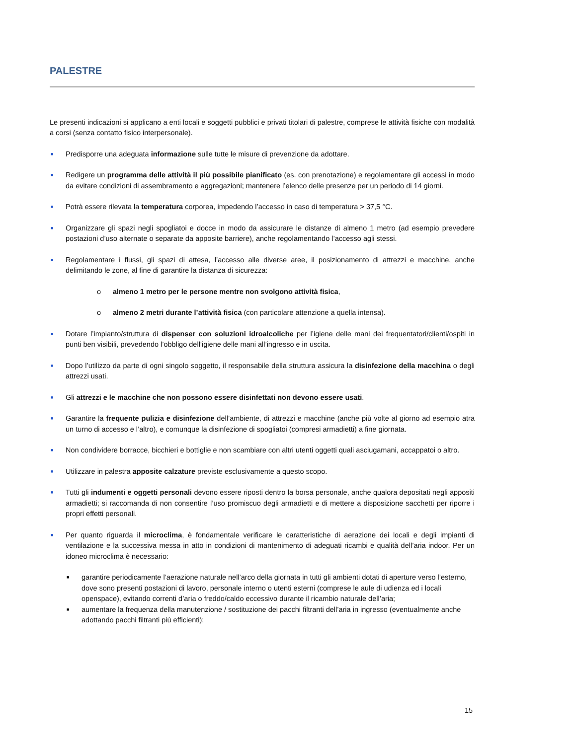PALESTRE
Le presenti indicazioni si applicano a enti locali e soggetti pubblici e privati titolari di palestre, comprese le attività fisiche con modalità a corsi (senza contatto fisico interpersonale).
■ Predisporre una adeguata informazione sulle tutte le misure di prevenzione da adottare.
■ Redigere un programma delle attività il più possibile pianificato (es. con prenotazione) e regolamentare gli accessi in modo da evitare condizioni di assembramento e aggregazioni; mantenere l’elenco delle presenze per un periodo di 14 giorni.
■ Potrà essere rilevata la temperatura corporea, impedendo l’accesso in caso di temperatura > 37,5 °C.
■ Organizzare gli spazi negli spogliatoi e docce in modo da assicurare le distanze di almeno 1 metro (ad esempio prevedere postazioni d’uso alternate o separate da apposite barriere), anche regolamentando l’accesso agli stessi.
■ Regolamentare i flussi, gli spazi di attesa, l’accesso alle diverse aree, il posizionamento di attrezzi e macchine, anche delimitando le zone, al fine di garantire la distanza di sicurezza:
o almeno 1 metro per le persone mentre non svolgono attività fisica,
o almeno 2 metri durante l’attività fisica (con particolare attenzione a quella intensa).
■ Dotare l’impianto/struttura di dispenser con soluzioni idroalcoliche per l’igiene delle mani dei frequentatori/clienti/ospiti in punti ben visibili, prevedendo l’obbligo dell’igiene delle mani all’ingresso e in uscita.
■ Dopo l’utilizzo da parte di ogni singolo soggetto, il responsabile della struttura assicura la disinfezione della macchina o degli attrezzi usati.
■ Gli attrezzi e le macchine che non possono essere disinfettati non devono essere usati.
■ Garantire la frequente pulizia e disinfezione dell’ambiente, di attrezzi e macchine (anche più volte al giorno ad esempio atra un turno di accesso e l’altro), e comunque la disinfezione di spogliatoi (compresi armadietti) a fine giornata.
■ Non condividere borracce, bicchieri e bottiglie e non scambiare con altri utenti oggetti quali asciugamani, accappatoi o altro.
■ Utilizzare in palestra apposite calzature previste esclusivamente a questo scopo.
■ Tutti gli indumenti e oggetti personali devono essere riposti dentro la borsa personale, anche qualora depositati negli appositi armadietti; si raccomanda di non consentire l’uso promiscuo degli armadietti e di mettere a disposizione sacchetti per riporre i propri effetti personali.
■ Per quanto riguarda il microclima, è fondamentale verificare le caratteristiche di aerazione dei locali e degli impianti di ventilazione e la successiva messa in atto in condizioni di mantenimento di adeguati ricambi e qualità dell’aria indoor. Per un idoneo microclima è necessario:
■ garantire periodicamente l’aerazione naturale nell’arco della giornata in tutti gli ambienti dotati di aperture verso l’esterno, dove sono presenti postazioni di lavoro, personale interno o utenti esterni (comprese le aule di udienza ed i locali openspace), evitando correnti d’aria o freddo/caldo eccessivo durante il ricambio naturale dell’aria;
■ aumentare la frequenza della manutenzione / sostituzione dei pacchi filtranti dell’aria in ingresso (eventualmente anche adottando pacchi filtranti più efficienti);
15